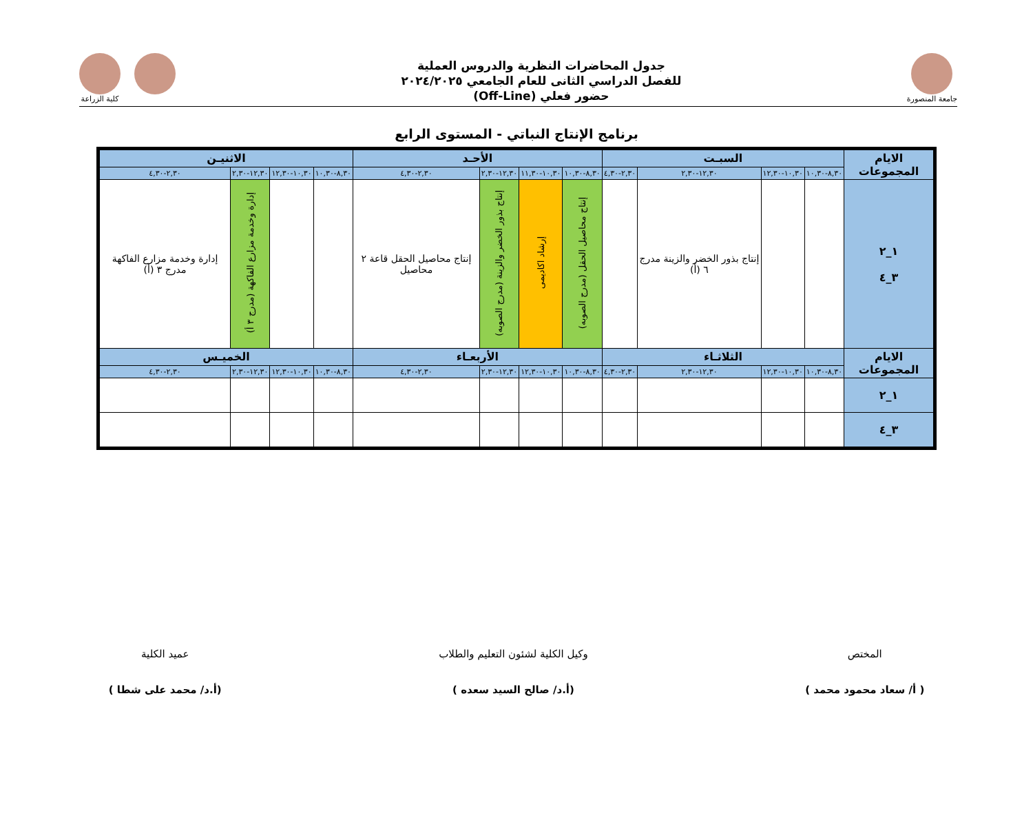جامعة المنصورة
جدول المحاضرات النظرية والدروس العملية
للفصل الدراسي الثانى للعام الجامعي ٢٠٢٤/٢٠٢٥
حضور فعلي (Off-Line)
كلية الزراعة
برنامج الإنتاج النباتي - المستوى الرابع
| الايام المجموعات | السبـت | | | | الأحـد | | | | الاثنيـن | | | |
| --- | --- | --- | --- | --- | --- | --- | --- | --- | --- | --- | --- | --- |
| | ٨,٣٠-١٠,٣٠ | ١٠,٣٠-١٢,٣٠ | ١٢,٣٠-٢,٣٠ | ٢,٣٠-٤,٣٠ | ٨,٣٠-١٠,٣٠ | ١٠,٣٠-١١,٣٠ | ١٢,٣٠-٢,٣٠ | ٢,٣٠-٤,٣٠ | ٨,٣٠-١٠,٣٠ | ١٠,٣٠-١٢,٣٠ | ١٢,٣٠-٢,٣٠ | ٢,٣٠-٤,٣٠ |
| ١_٢ ٣_٤ | | | إنتاج بذور الخضر والزينة مدرج ٦ (أ) | | إنتاج محاصيل الحقل (مدرج الصوبه) | إرشاد اكاديمى | إنتاج بذور الخضر والزينة (مدرج الصوبه) | إنتاج محاصيل الحقل قاعة ٢ محاصيل | | | إدارة وخدمة مزارع الفاكهة (مدرج ٣ أ) | إدارة وخدمة مزارع الفاكهة مدرج ٣ (أ) |
| الايام المجموعات | الثلاثـاء | | | | الأربعـاء | | | | الخميـس | | | |
| | ٨,٣٠-١٠,٣٠ | ١٠,٣٠-١٢,٣٠ | ١٢,٣٠-٢,٣٠ | ٢,٣٠-٤,٣٠ | ٨,٣٠-١٠,٣٠ | ١٠,٣٠-١٢,٣٠ | ١٢,٣٠-٢,٣٠ | ٢,٣٠-٤,٣٠ | ٨,٣٠-١٠,٣٠ | ١٠,٣٠-١٢,٣٠ | ١٢,٣٠-٢,٣٠ | ٢,٣٠-٤,٣٠ |
| ١_٢ | | | | | | | | | | | | |
| ٣_٤ | | | | | | | | | | | | |
المختص
( أ/ سعاد محمود محمد )
وكيل الكلية لشئون التعليم والطلاب
(أ.د/ صالح السيد سعده )
عميد الكلية
(أ.د/ محمد على شطا )